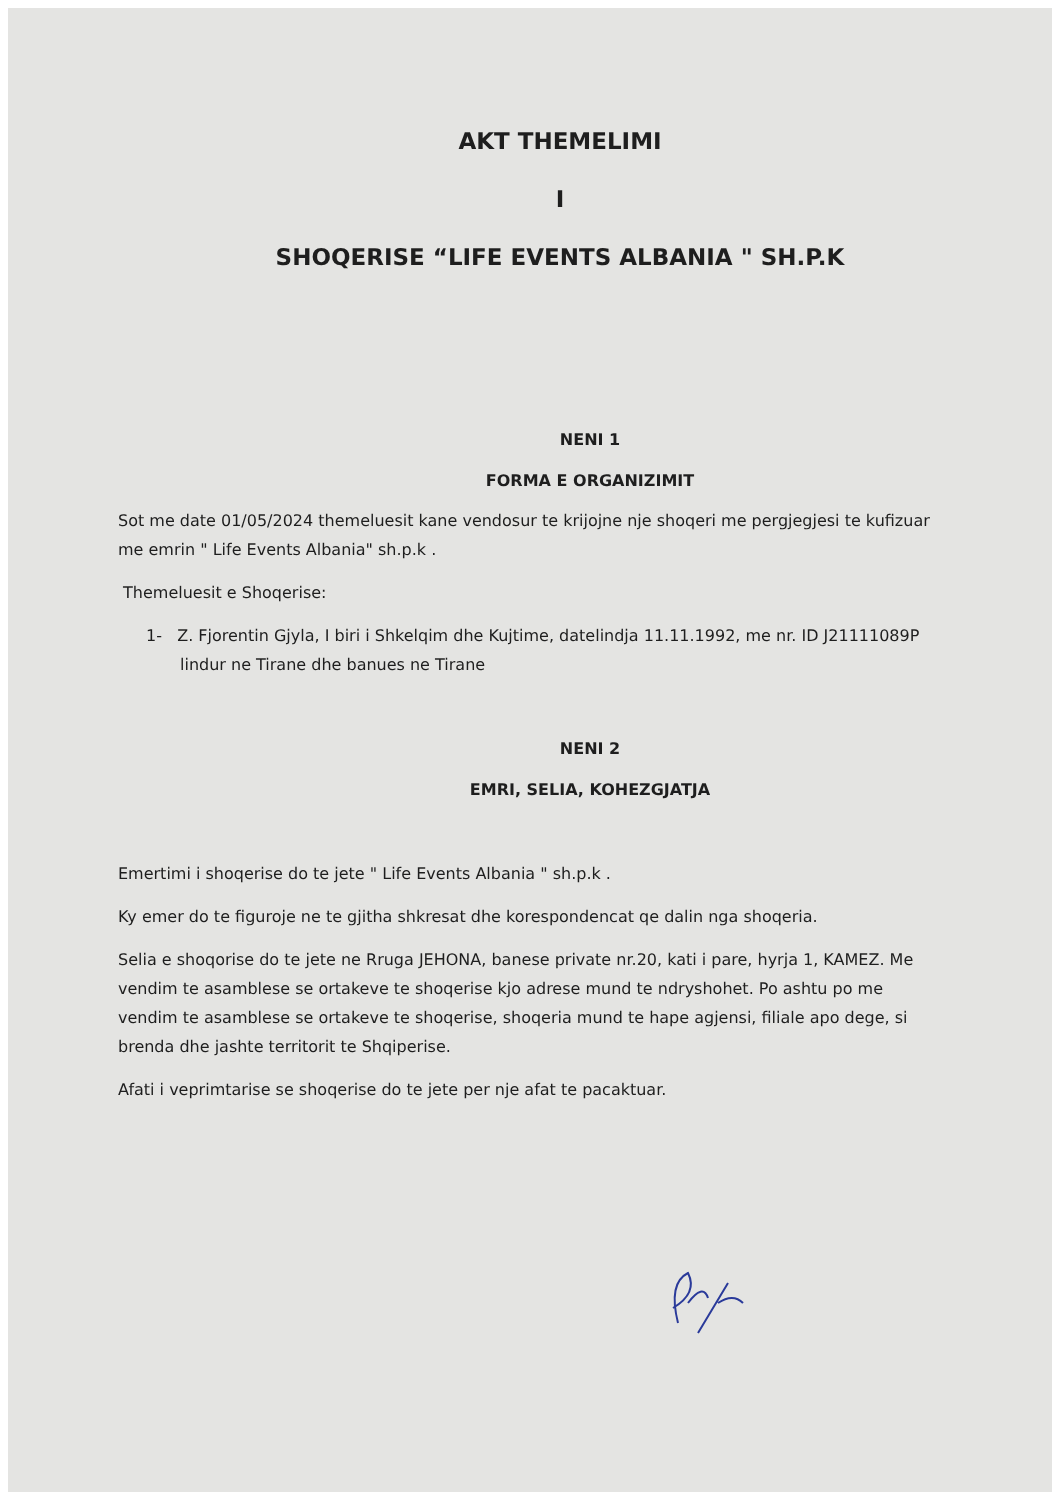AKT THEMELIMI
I
SHOQERISE “LIFE EVENTS ALBANIA " SH.P.K
NENI 1
FORMA E ORGANIZIMIT
Sot me date 01/05/2024 themeluesit kane vendosur te krijojne nje shoqeri me pergjegjesi te kufizuar me emrin " Life Events Albania" sh.p.k .
Themeluesit e Shoqerise:
1- Z. Fjorentin Gjyla, I biri i Shkelqim dhe Kujtime, datelindja 11.11.1992, me nr. ID J21111089P lindur ne Tirane dhe banues ne Tirane
NENI 2
EMRI, SELIA, KOHEZGJATJA
Emertimi i shoqerise do te jete " Life Events Albania " sh.p.k .
Ky emer do te figuroje ne te gjitha shkresat dhe korespondencat qe dalin nga shoqeria.
Selia e shoqorise do te jete ne Rruga JEHONA, banese private nr.20, kati i pare, hyrja 1, KAMEZ. Me vendim te asamblese se ortakeve te shoqerise kjo adrese mund te ndryshohet. Po ashtu po me vendim te asamblese se ortakeve te shoqerise, shoqeria mund te hape agjensi, filiale apo dege, si brenda dhe jashte territorit te Shqiperise.
Afati i veprimtarise se shoqerise do te jete per nje afat te pacaktuar.